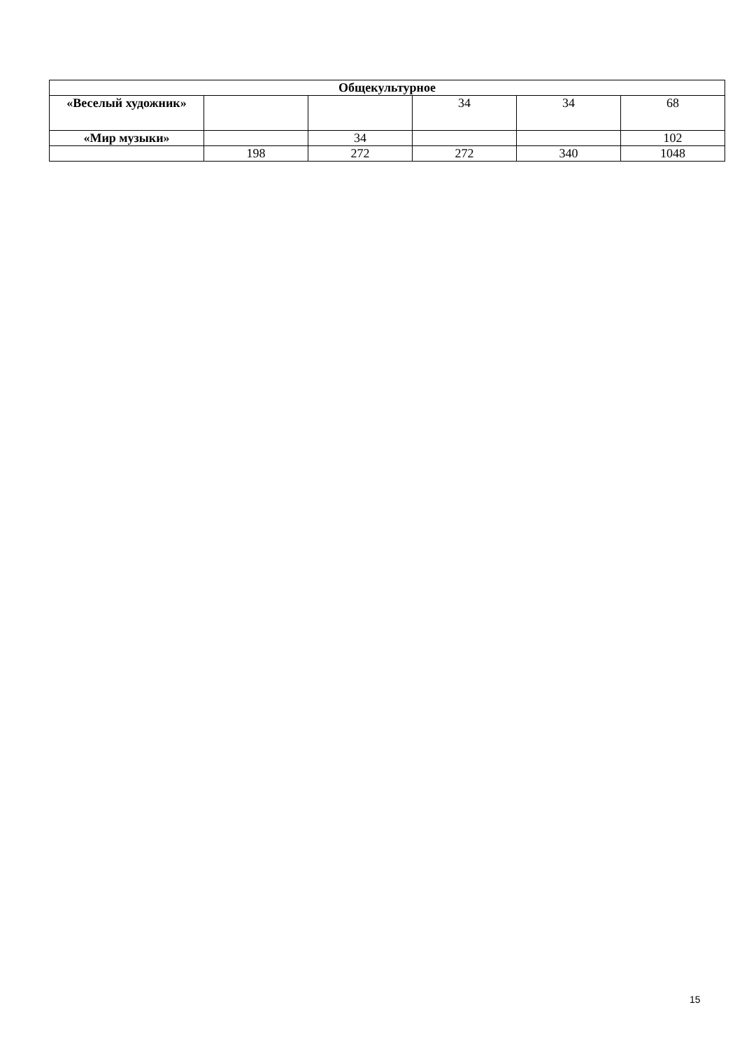| Общекультурное | | | | | |
| --- | --- | --- | --- | --- | --- |
| «Веселый художник» | | | 34 | 34 | 68 |
| «Мир музыки» | | 34 | | | 102 |
| | 198 | 272 | 272 | 340 | 1048 |
15